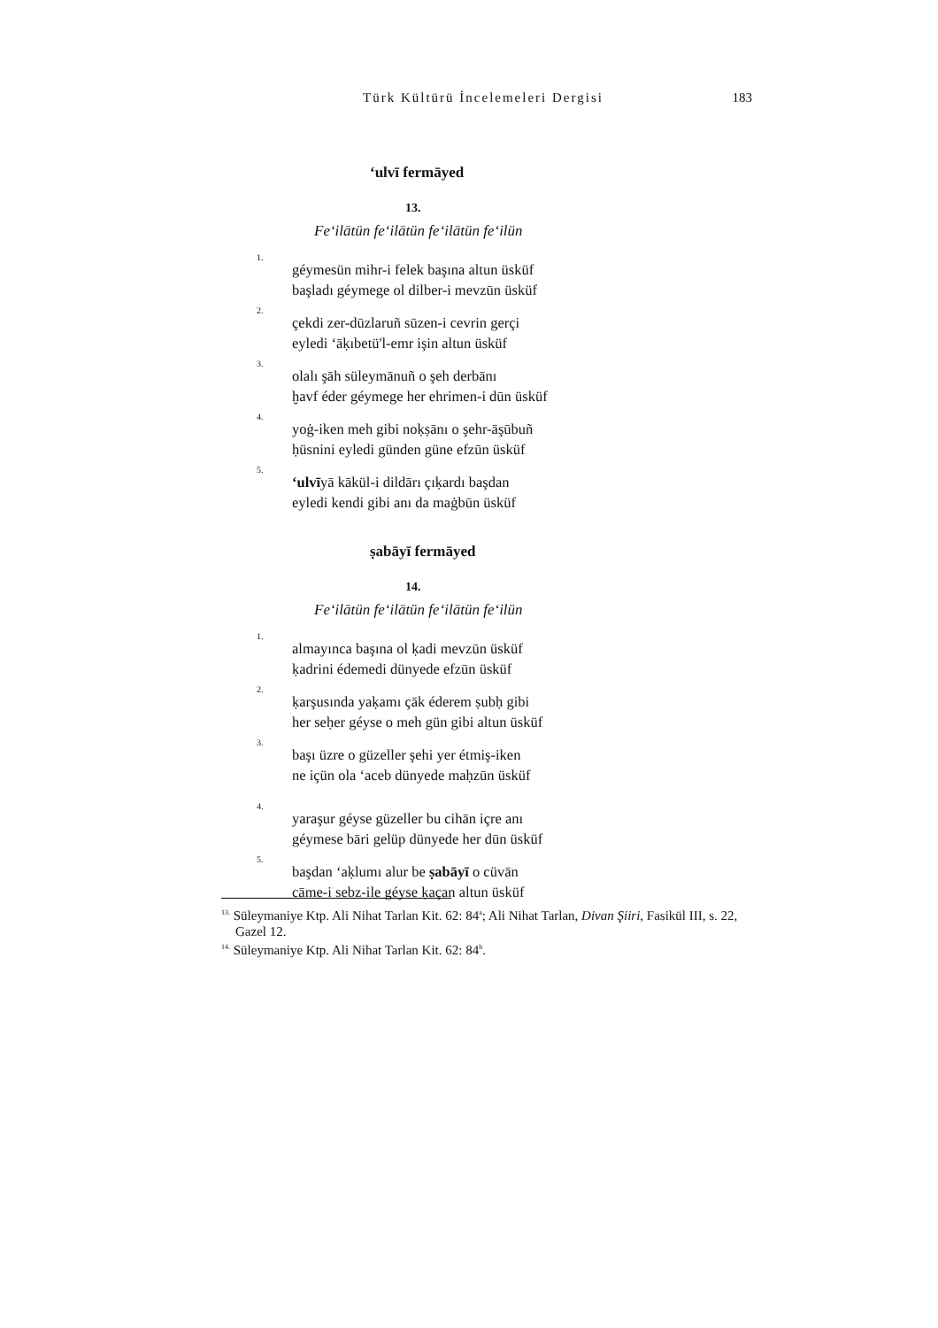Türk Kültürü İncelemeleri Dergisi 183
ʻulvī fermāyed
13.
Feʻilātün feʻilātün feʻilātün feʻilün
1.
géymesün mihr-i felek başına altun üsküf
başladı géymege ol dilber-i mevzūn üsküf
2.
çekdi zer-dūzlaruñ sūzen-i cevrin gerçi
eyledi ʻāḳıbetü'l-emr işin altun üsküf
3.
olalı şāh süleymānuñ o şeh derbānı
ḫavf éder géymege her ehrimen-i dūn üsküf
4.
yoġ-iken meh gibi noḳṣānı o şehr-āşūbuñ
ḥüsnini eyledi günden güne efzūn üsküf
5.
ʻulvīyā kākül-i dildārı çıḳardı başdan
eyledi kendi gibi anı da maġbūn üsküf
ṣabāyī fermāyed
14.
Feʻilātün feʻilātün feʻilātün feʻilün
1.
almayınca başına ol ḳadi mevzūn üsküf
ḳadrini édemedi dünyede efzūn üsküf
2.
ḳarşusında yaḳamı çāk éderem ṣubḥ gibi
her seḥer géyse o meh gün gibi altun üsküf
3.
başı üzre o güzeller şehi yer étmiş-iken
ne içün ola ʻaceb dünyede maḥzūn üsküf
4.
yaraşur géyse güzeller bu cihān içre anı
géymese bāri gelüp dünyede her dūn üsküf
5.
başdan ʻaḳlumı alur be ṣabāyī o cüvān
cāme-i sebz-ile géyse ḳaçan altun üsküf
<sup>13.</sup> Süleymaniye Ktp. Ali Nihat Tarlan Kit. 62: 84<sup>a</sup>; Ali Nihat Tarlan, Divan Şiiri, Fasikül III, s. 22, Gazel 12.
<sup>14.</sup> Süleymaniye Ktp. Ali Nihat Tarlan Kit. 62: 84<sup>b</sup>.